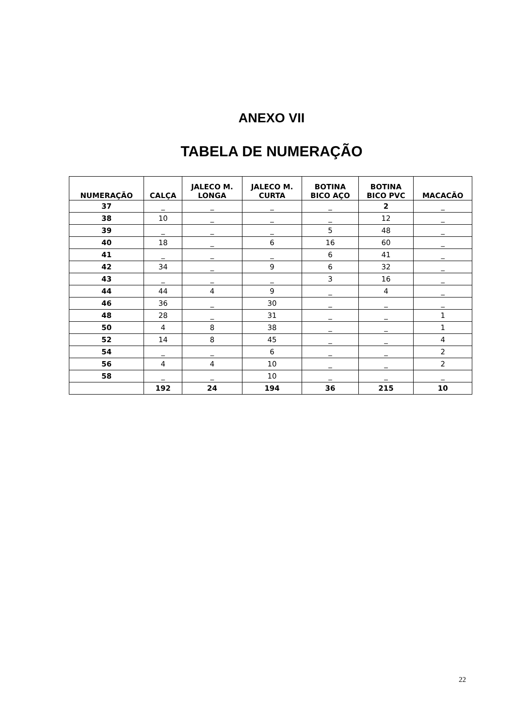ANEXO VII
TABELA DE NUMERAÇÃO
| NUMERAÇÃO | CALÇA | JALECO M. LONGA | JALECO M. CURTA | BOTINA BICO AÇO | BOTINA BICO PVC | MACACÃO |
| --- | --- | --- | --- | --- | --- | --- |
| 37 | _ | _ | _ | _ | 2 | _ |
| 38 | 10 | _ | _ | _ | 12 | _ |
| 39 | _ | _ | _ | 5 | 48 | _ |
| 40 | 18 | _ | 6 | 16 | 60 | _ |
| 41 | _ | _ | _ | 6 | 41 | _ |
| 42 | 34 | _ | 9 | 6 | 32 | _ |
| 43 | _ | _ | _ | 3 | 16 | _ |
| 44 | 44 | 4 | 9 | _ | 4 | _ |
| 46 | 36 | _ | 30 | _ | _ | _ |
| 48 | 28 | _ | 31 | _ | _ | 1 |
| 50 | 4 | 8 | 38 | _ | _ | 1 |
| 52 | 14 | 8 | 45 | _ | _ | 4 |
| 54 | _ | _ | 6 | _ | _ | 2 |
| 56 | 4 | 4 | 10 | _ | _ | 2 |
| 58 | _ | _ | 10 | _ | _ | _ |
| | 192 | 24 | 194 | 36 | 215 | 10 |
22